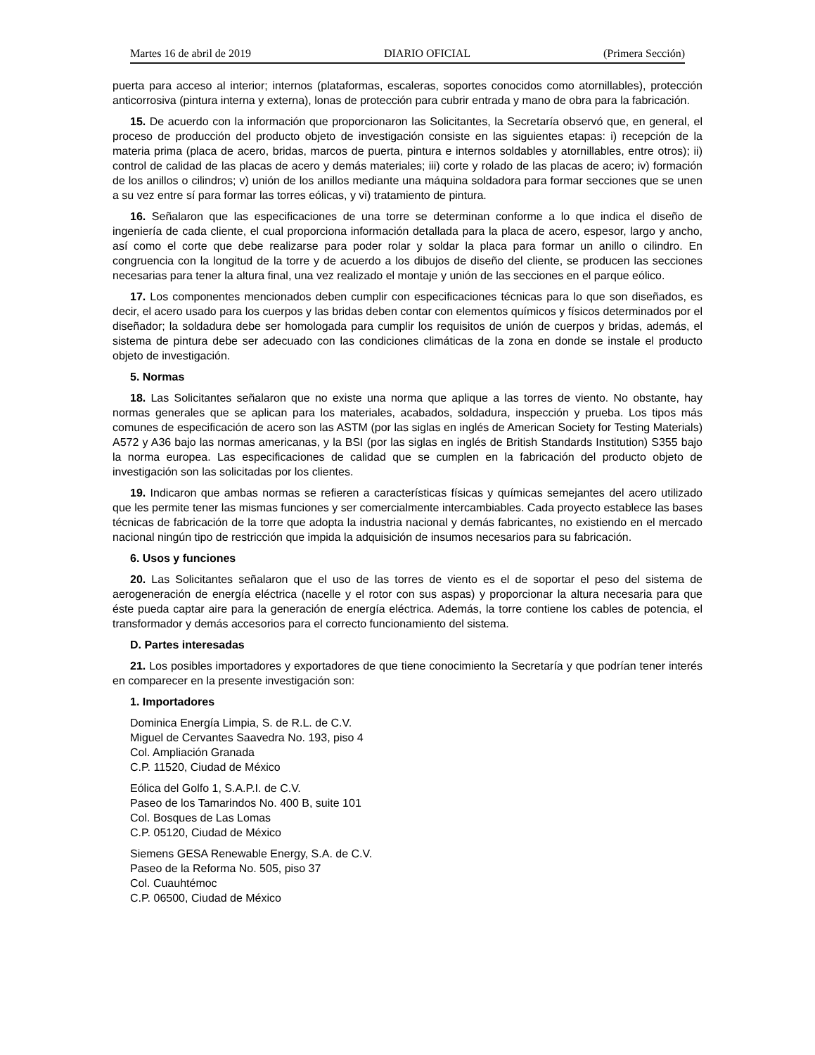Martes 16 de abril de 2019 DIARIO OFICIAL (Primera Sección)
puerta para acceso al interior; internos (plataformas, escaleras, soportes conocidos como atornillables), protección anticorrosiva (pintura interna y externa), lonas de protección para cubrir entrada y mano de obra para la fabricación.
15. De acuerdo con la información que proporcionaron las Solicitantes, la Secretaría observó que, en general, el proceso de producción del producto objeto de investigación consiste en las siguientes etapas: i) recepción de la materia prima (placa de acero, bridas, marcos de puerta, pintura e internos soldables y atornillables, entre otros); ii) control de calidad de las placas de acero y demás materiales; iii) corte y rolado de las placas de acero; iv) formación de los anillos o cilindros; v) unión de los anillos mediante una máquina soldadora para formar secciones que se unen a su vez entre sí para formar las torres eólicas, y vi) tratamiento de pintura.
16. Señalaron que las especificaciones de una torre se determinan conforme a lo que indica el diseño de ingeniería de cada cliente, el cual proporciona información detallada para la placa de acero, espesor, largo y ancho, así como el corte que debe realizarse para poder rolar y soldar la placa para formar un anillo o cilindro. En congruencia con la longitud de la torre y de acuerdo a los dibujos de diseño del cliente, se producen las secciones necesarias para tener la altura final, una vez realizado el montaje y unión de las secciones en el parque eólico.
17. Los componentes mencionados deben cumplir con especificaciones técnicas para lo que son diseñados, es decir, el acero usado para los cuerpos y las bridas deben contar con elementos químicos y físicos determinados por el diseñador; la soldadura debe ser homologada para cumplir los requisitos de unión de cuerpos y bridas, además, el sistema de pintura debe ser adecuado con las condiciones climáticas de la zona en donde se instale el producto objeto de investigación.
5. Normas
18. Las Solicitantes señalaron que no existe una norma que aplique a las torres de viento. No obstante, hay normas generales que se aplican para los materiales, acabados, soldadura, inspección y prueba. Los tipos más comunes de especificación de acero son las ASTM (por las siglas en inglés de American Society for Testing Materials) A572 y A36 bajo las normas americanas, y la BSI (por las siglas en inglés de British Standards Institution) S355 bajo la norma europea. Las especificaciones de calidad que se cumplen en la fabricación del producto objeto de investigación son las solicitadas por los clientes.
19. Indicaron que ambas normas se refieren a características físicas y químicas semejantes del acero utilizado que les permite tener las mismas funciones y ser comercialmente intercambiables. Cada proyecto establece las bases técnicas de fabricación de la torre que adopta la industria nacional y demás fabricantes, no existiendo en el mercado nacional ningún tipo de restricción que impida la adquisición de insumos necesarios para su fabricación.
6. Usos y funciones
20. Las Solicitantes señalaron que el uso de las torres de viento es el de soportar el peso del sistema de aerogeneración de energía eléctrica (nacelle y el rotor con sus aspas) y proporcionar la altura necesaria para que éste pueda captar aire para la generación de energía eléctrica. Además, la torre contiene los cables de potencia, el transformador y demás accesorios para el correcto funcionamiento del sistema.
D. Partes interesadas
21. Los posibles importadores y exportadores de que tiene conocimiento la Secretaría y que podrían tener interés en comparecer en la presente investigación son:
1. Importadores
Dominica Energía Limpia, S. de R.L. de C.V.
Miguel de Cervantes Saavedra No. 193, piso 4
Col. Ampliación Granada
C.P. 11520, Ciudad de México
Eólica del Golfo 1, S.A.P.I. de C.V.
Paseo de los Tamarindos No. 400 B, suite 101
Col. Bosques de Las Lomas
C.P. 05120, Ciudad de México
Siemens GESA Renewable Energy, S.A. de C.V.
Paseo de la Reforma No. 505, piso 37
Col. Cuauhtémoc
C.P. 06500, Ciudad de México